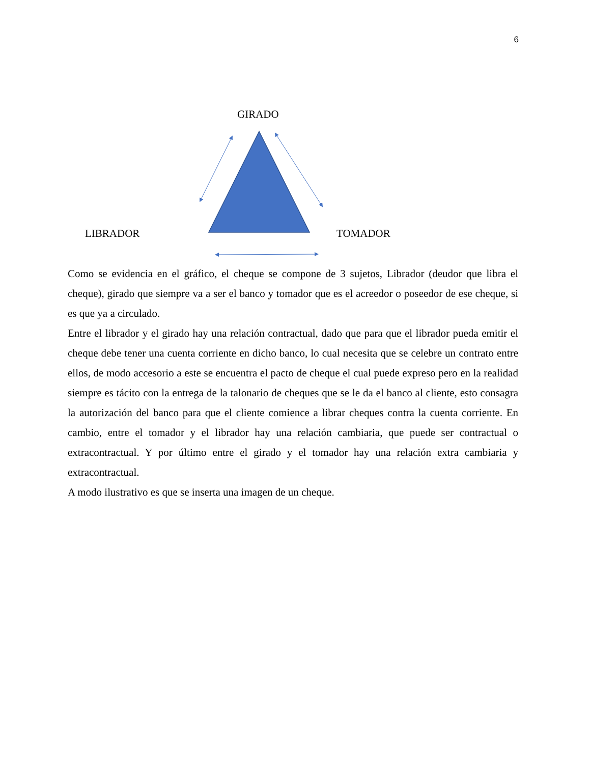6
GIRADO
LIBRADOR TOMADOR
Como se evidencia en el gráfico, el cheque se compone de 3 sujetos, Librador (deudor que libra el cheque), girado que siempre va a ser el banco y tomador que es el acreedor o poseedor de ese cheque, si es que ya a circulado.
Entre el librador y el girado hay una relación contractual, dado que para que el librador pueda emitir el cheque debe tener una cuenta corriente en dicho banco, lo cual necesita que se celebre un contrato entre ellos, de modo accesorio a este se encuentra el pacto de cheque el cual puede expreso pero en la realidad siempre es tácito con la entrega de la talonario de cheques que se le da el banco al cliente, esto consagra la autorización del banco para que el cliente comience a librar cheques contra la cuenta corriente. En cambio, entre el tomador y el librador hay una relación cambiaria, que puede ser contractual o extracontractual. Y por último entre el girado y el tomador hay una relación extra cambiaria y extracontractual.
A modo ilustrativo es que se inserta una imagen de un cheque.